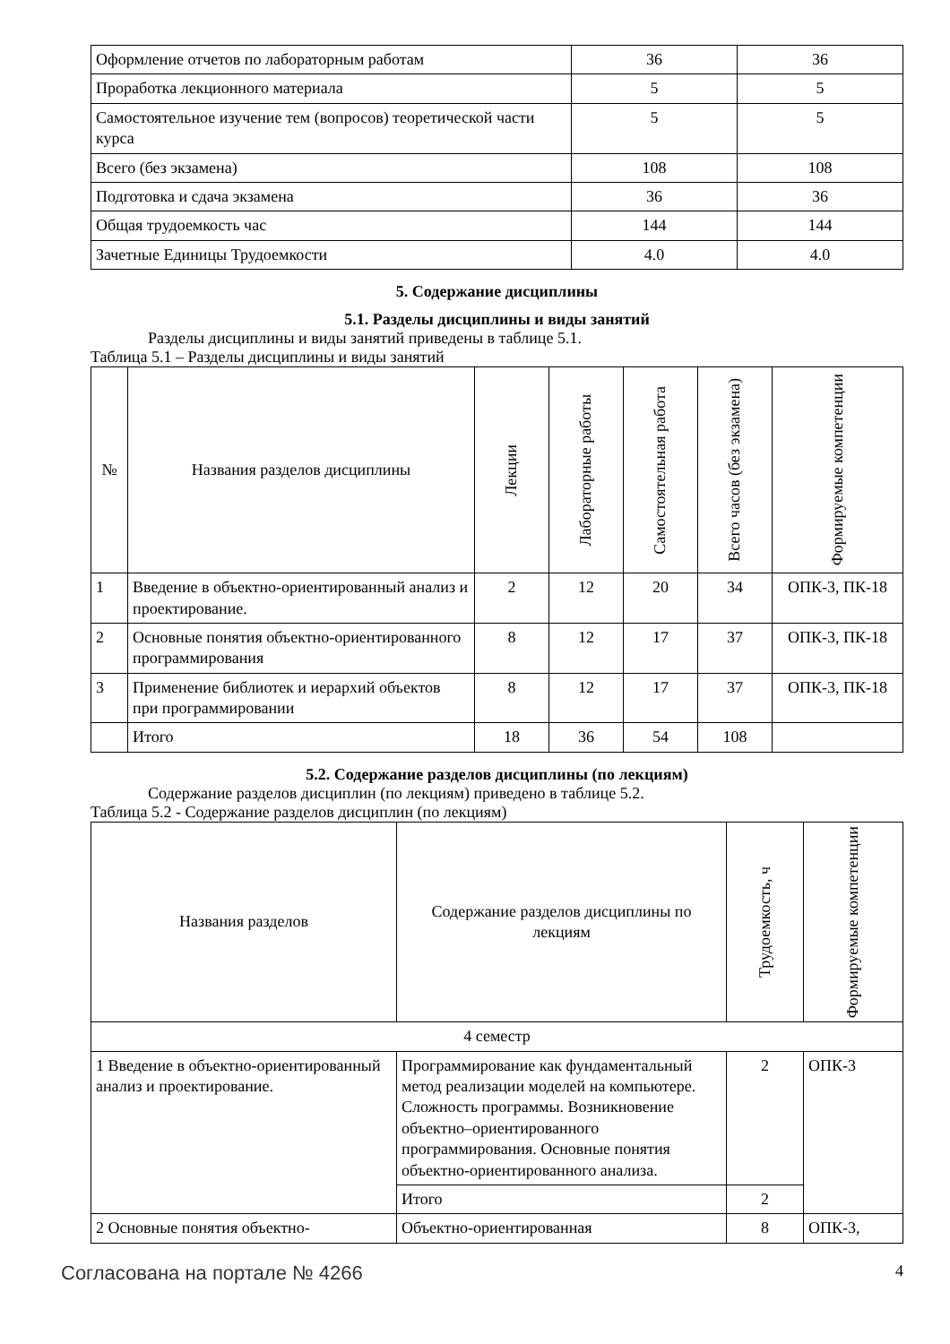| Оформление отчетов по лабораторным работам | 36 | 36 |
| Проработка лекционного материала | 5 | 5 |
| Самостоятельное изучение тем (вопросов) теоретической части курса | 5 | 5 |
| Всего (без экзамена) | 108 | 108 |
| Подготовка и сдача экзамена | 36 | 36 |
| Общая трудоемкость час | 144 | 144 |
| Зачетные Единицы Трудоемкости | 4.0 | 4.0 |
5. Содержание дисциплины
5.1. Разделы дисциплины и виды занятий
Разделы дисциплины и виды занятий приведены в таблице 5.1.
Таблица 5.1 – Разделы дисциплины и виды занятий
| № | Названия разделов дисциплины | Лекции | Лабораторные работы | Самостоятельная работа | Всего часов (без экзамена) | Формируемые компетенции |
| --- | --- | --- | --- | --- | --- | --- |
| 1 | Введение в объектно-ориентированный анализ и проектирование. | 2 | 12 | 20 | 34 | ОПК-3, ПК-18 |
| 2 | Основные понятия объектно-ориентированного программирования | 8 | 12 | 17 | 37 | ОПК-3, ПК-18 |
| 3 | Применение библиотек и иерархий объектов при программировании | 8 | 12 | 17 | 37 | ОПК-3, ПК-18 |
| | Итого | 18 | 36 | 54 | 108 | |
5.2. Содержание разделов дисциплины (по лекциям)
Содержание разделов дисциплин (по лекциям) приведено в таблице 5.2.
Таблица 5.2 - Содержание разделов дисциплин (по лекциям)
| Названия разделов | Содержание разделов дисциплины по лекциям | Трудоемкость, ч | Формируемые компетенции |
| --- | --- | --- | --- |
| 4 семестр | | | |
| 1 Введение в объектно-ориентированный анализ и проектирование. | Программирование как фундаментальный метод реализации моделей на компьютере. Сложность программы. Возникновение объектно–ориентированного программирования. Основные понятия объектно-ориентированного анализа. | 2 | ОПК-3 |
| | Итого | 2 | |
| 2 Основные понятия объектно- | Объектно-ориентированная | 8 | ОПК-3, |
Согласована на портале № 4266 4